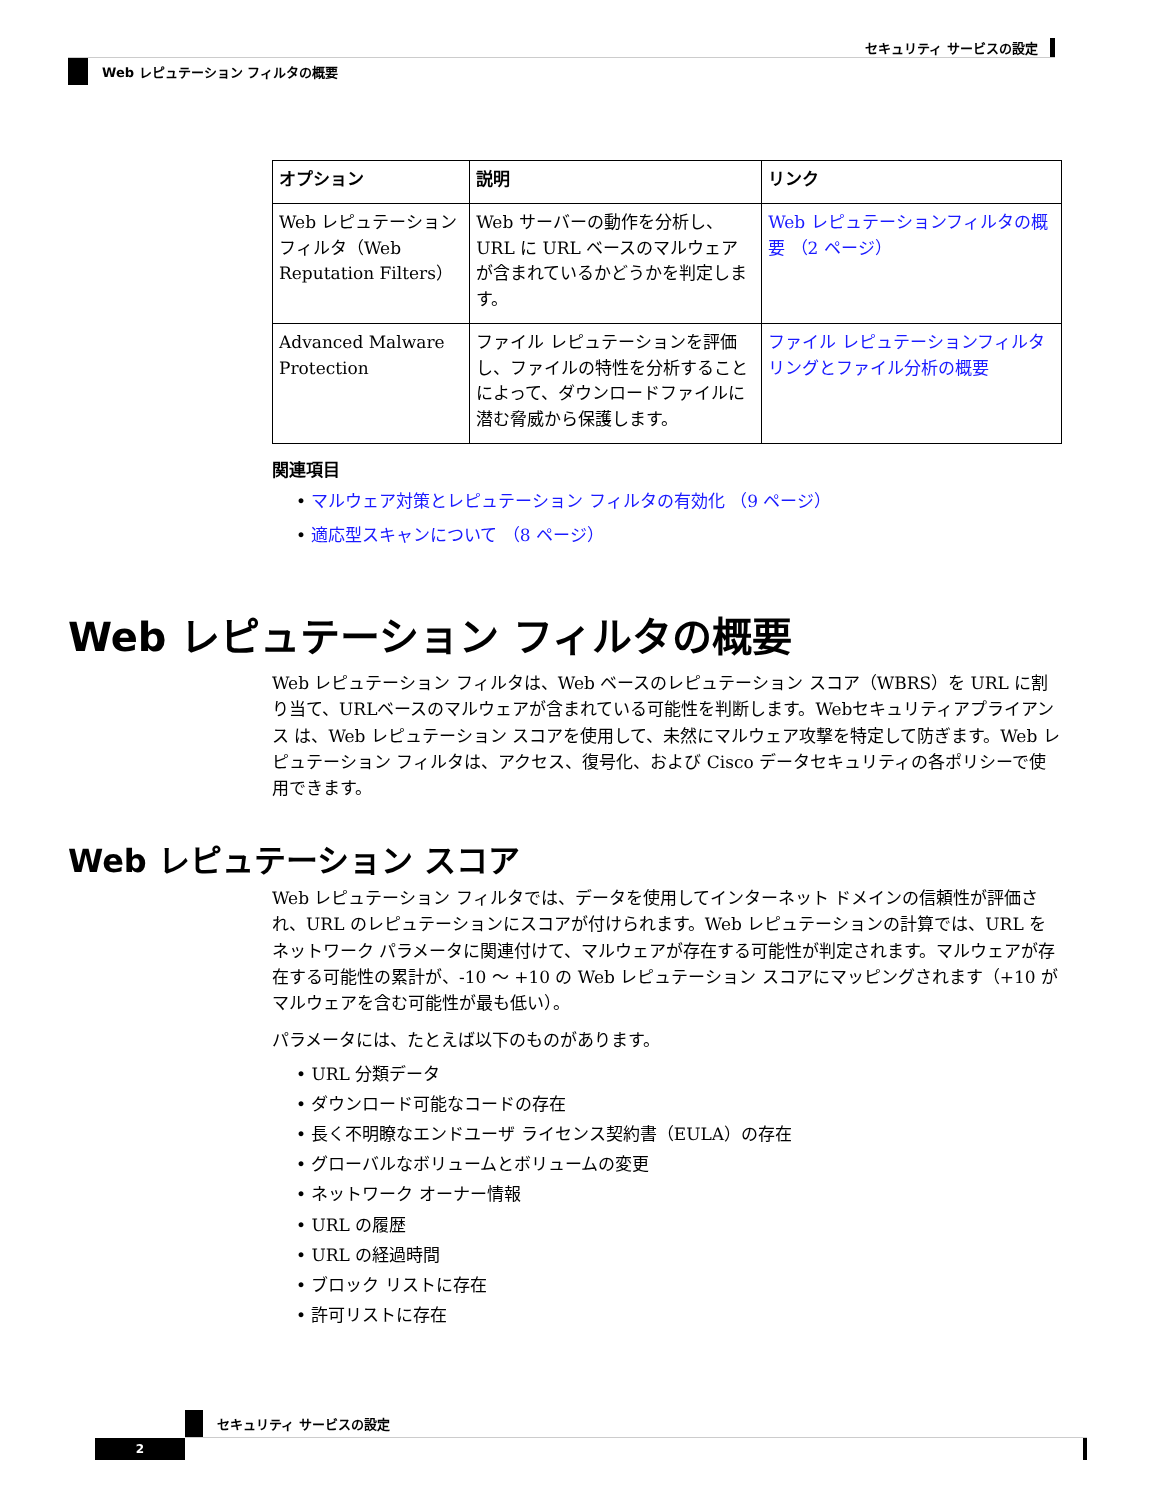セキュリティ サービスの設定
Web レピュテーション フィルタの概要
| オプション | 説明 | リンク |
| --- | --- | --- |
| Web レピュテーション フィルタ（Web Reputation Filters） | Web サーバーの動作を分析し、URL に URL ベースのマルウェアが含まれているかどうかを判定します。 | Web レピュテーションフィルタの概要 （2 ページ） |
| Advanced Malware Protection | ファイル レピュテーションを評価し、ファイルの特性を分析することによって、ダウンロードファイルに潜む脅威から保護します。 | ファイル レピュテーションフィルタリングとファイル分析の概要 |
関連項目
• マルウェア対策とレピュテーション フィルタの有効化 （9 ページ）
• 適応型スキャンについて （8 ページ）
Web レピュテーション フィルタの概要
Web レピュテーション フィルタは、Web ベースのレピュテーション スコア（WBRS）を URL に割り当て、URLベースのマルウェアが含まれている可能性を判断します。Webセキュリティアプライアンス は、Web レピュテーション スコアを使用して、未然にマルウェア攻撃を特定して防ぎます。Web レピュテーション フィルタは、アクセス、復号化、および Cisco データセキュリティの各ポリシーで使用できます。
Web レピュテーション スコア
Web レピュテーション フィルタでは、データを使用してインターネット ドメインの信頼性が評価され、URL のレピュテーションにスコアが付けられます。Web レピュテーションの計算では、URL をネットワーク パラメータに関連付けて、マルウェアが存在する可能性が判定されます。マルウェアが存在する可能性の累計が、-10 ～ +10 の Web レピュテーション スコアにマッピングされます（+10 がマルウェアを含む可能性が最も低い）。
パラメータには、たとえば以下のものがあります。
• URL 分類データ
• ダウンロード可能なコードの存在
• 長く不明瞭なエンドユーザ ライセンス契約書（EULA）の存在
• グローバルなボリュームとボリュームの変更
• ネットワーク オーナー情報
• URL の履歴
• URL の経過時間
• ブロック リストに存在
• 許可リストに存在
セキュリティ サービスの設定
2